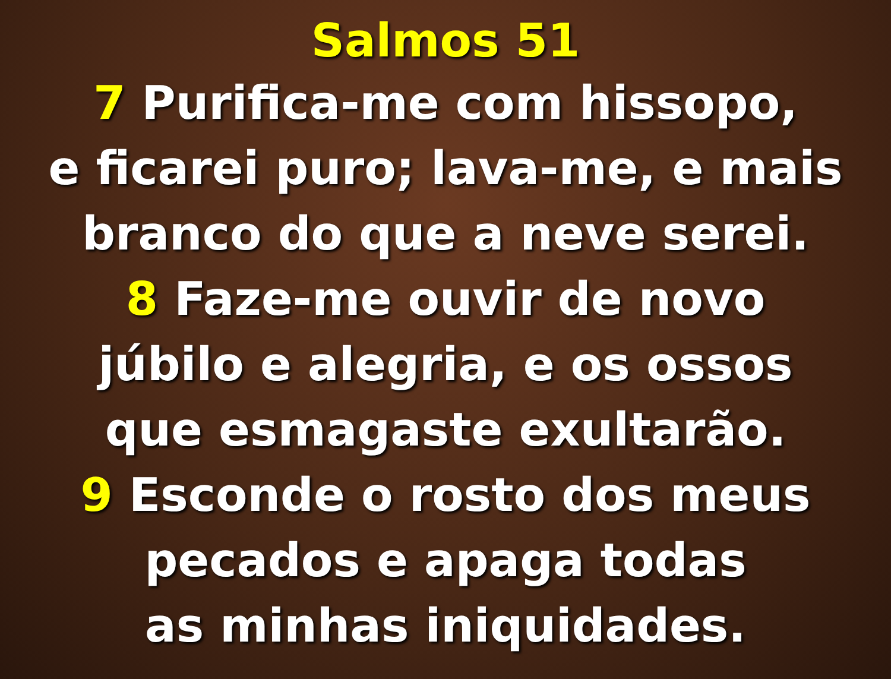Salmos 51
7 Purifica-me com hissopo,
e ficarei puro; lava-me, e mais
branco do que a neve serei.
8 Faze-me ouvir de novo
júbilo e alegria, e os ossos
que esmagaste exultarão.
9 Esconde o rosto dos meus
pecados e apaga todas
as minhas iniquidades.